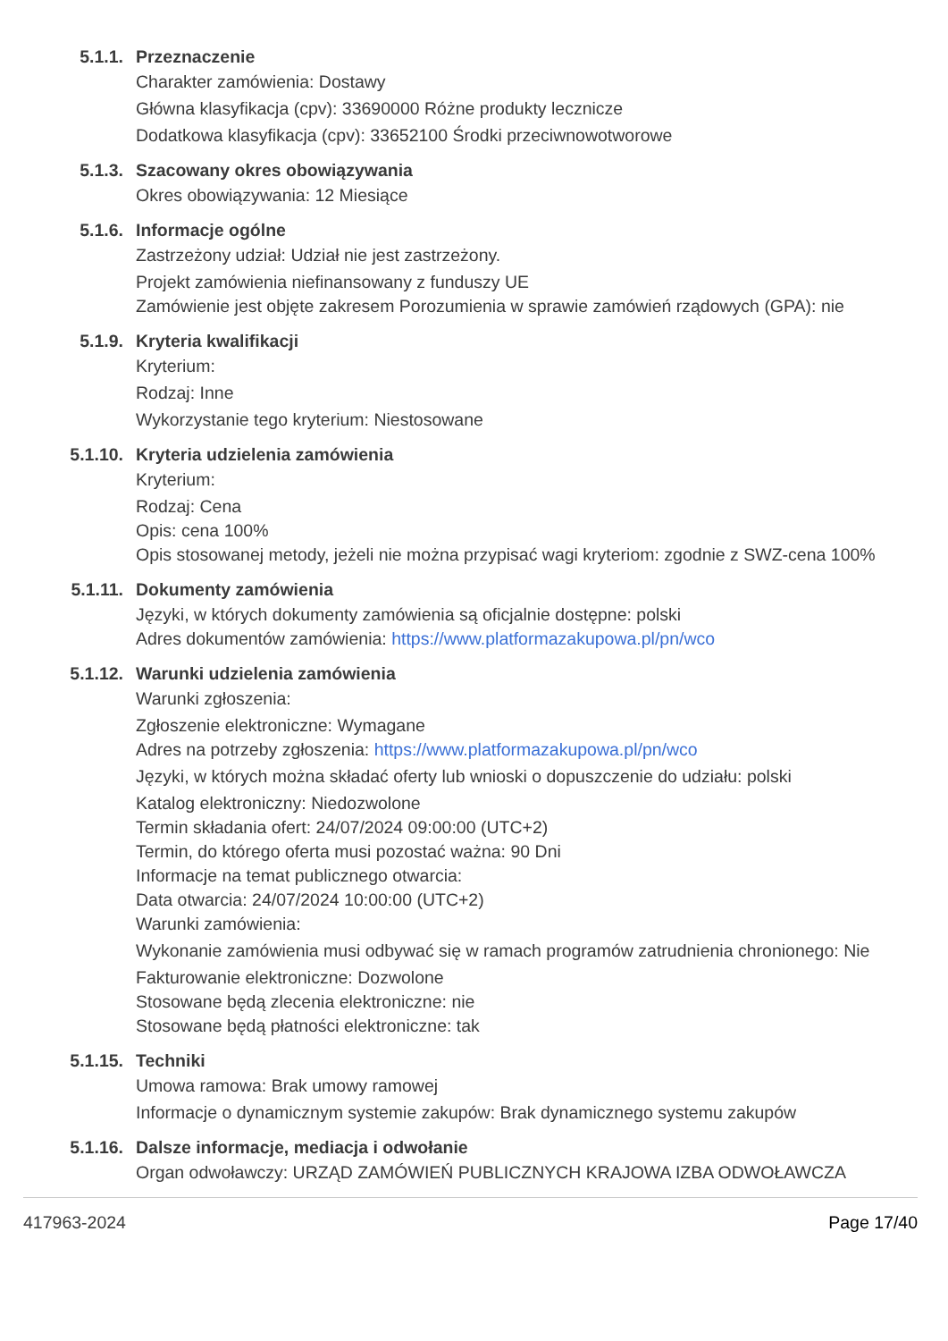5.1.1. Przeznaczenie
Charakter zamówienia: Dostawy
Główna klasyfikacja (cpv): 33690000 Różne produkty lecznicze
Dodatkowa klasyfikacja (cpv): 33652100 Środki przeciwnowotworowe
5.1.3. Szacowany okres obowiązywania
Okres obowiązywania: 12 Miesiące
5.1.6. Informacje ogólne
Zastrzeżony udział: Udział nie jest zastrzeżony.
Projekt zamówienia niefinansowany z funduszy UE
Zamówienie jest objęte zakresem Porozumienia w sprawie zamówień rządowych (GPA): nie
5.1.9. Kryteria kwalifikacji
Kryterium:
Rodzaj: Inne
Wykorzystanie tego kryterium: Niestosowane
5.1.10. Kryteria udzielenia zamówienia
Kryterium:
Rodzaj: Cena
Opis: cena 100%
Opis stosowanej metody, jeżeli nie można przypisać wagi kryteriom: zgodnie z SWZ-cena 100%
5.1.11. Dokumenty zamówienia
Języki, w których dokumenty zamówienia są oficjalnie dostępne: polski
Adres dokumentów zamówienia: https://www.platformazakupowa.pl/pn/wco
5.1.12. Warunki udzielenia zamówienia
Warunki zgłoszenia:
Zgłoszenie elektroniczne: Wymagane
Adres na potrzeby zgłoszenia: https://www.platformazakupowa.pl/pn/wco
Języki, w których można składać oferty lub wnioski o dopuszczenie do udziału: polski
Katalog elektroniczny: Niedozwolone
Termin składania ofert: 24/07/2024 09:00:00 (UTC+2)
Termin, do którego oferta musi pozostać ważna: 90 Dni
Informacje na temat publicznego otwarcia:
Data otwarcia: 24/07/2024 10:00:00 (UTC+2)
Warunki zamówienia:
Wykonanie zamówienia musi odbywać się w ramach programów zatrudnienia chronionego: Nie
Fakturowanie elektroniczne: Dozwolone
Stosowane będą zlecenia elektroniczne: nie
Stosowane będą płatności elektroniczne: tak
5.1.15. Techniki
Umowa ramowa: Brak umowy ramowej
Informacje o dynamicznym systemie zakupów: Brak dynamicznego systemu zakupów
5.1.16. Dalsze informacje, mediacja i odwołanie
Organ odwoławczy: URZĄD ZAMÓWIEŃ PUBLICZNYCH KRAJOWA IZBA ODWOŁAWCZA
417963-2024 Page 17/40